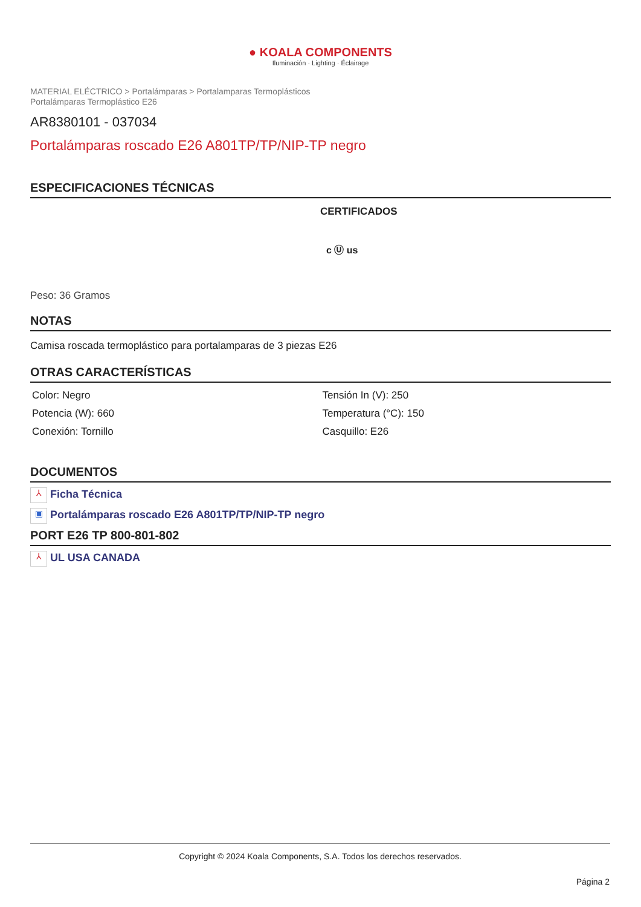● KOALA COMPONENTS
Iluminación · Lighting · Éclairage
MATERIAL ELÉCTRICO > Portalámparas > Portalamparas Termoplásticos
Portalámparas Termoplástico E26
AR8380101 - 037034
Portalámparas roscado E26 A801TP/TP/NIP-TP negro
ESPECIFICACIONES TÉCNICAS
CERTIFICADOS
c Ⓤ us
Peso: 36 Gramos
NOTAS
Camisa roscada termoplástico para portalamparas de 3 piezas E26
OTRAS CARACTERÍSTICAS
| Color: Negro | Tensión In (V): 250 |
| Potencia (W): 660 | Temperatura (°C): 150 |
| Conexión: Tornillo | Casquillo: E26 |
DOCUMENTOS
⅄ Ficha Técnica
▣ Portalámparas roscado E26 A801TP/TP/NIP-TP negro
PORT E26 TP 800-801-802
⅄ UL USA CANADA
Copyright © 2024 Koala Components, S.A. Todos los derechos reservados.
Página 2